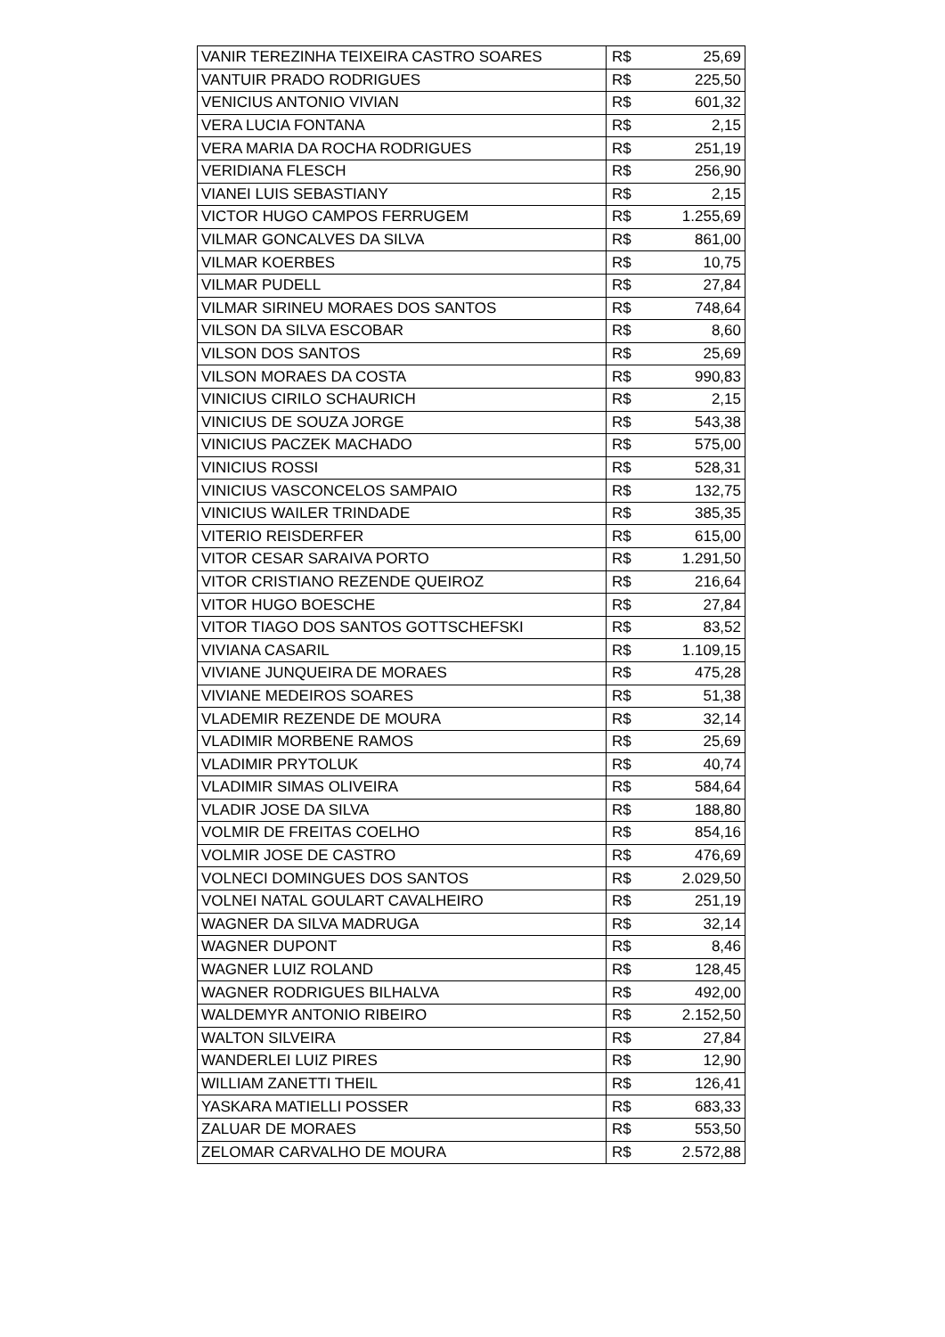| VANIR TEREZINHA TEIXEIRA CASTRO SOARES | R$ | 25,69 |
| VANTUIR PRADO RODRIGUES | R$ | 225,50 |
| VENICIUS ANTONIO VIVIAN | R$ | 601,32 |
| VERA LUCIA FONTANA | R$ | 2,15 |
| VERA MARIA DA ROCHA RODRIGUES | R$ | 251,19 |
| VERIDIANA FLESCH | R$ | 256,90 |
| VIANEI LUIS SEBASTIANY | R$ | 2,15 |
| VICTOR HUGO CAMPOS FERRUGEM | R$ | 1.255,69 |
| VILMAR GONCALVES DA SILVA | R$ | 861,00 |
| VILMAR KOERBES | R$ | 10,75 |
| VILMAR PUDELL | R$ | 27,84 |
| VILMAR SIRINEU MORAES DOS SANTOS | R$ | 748,64 |
| VILSON DA SILVA ESCOBAR | R$ | 8,60 |
| VILSON DOS SANTOS | R$ | 25,69 |
| VILSON MORAES DA COSTA | R$ | 990,83 |
| VINICIUS CIRILO SCHAURICH | R$ | 2,15 |
| VINICIUS DE SOUZA JORGE | R$ | 543,38 |
| VINICIUS PACZEK MACHADO | R$ | 575,00 |
| VINICIUS ROSSI | R$ | 528,31 |
| VINICIUS VASCONCELOS SAMPAIO | R$ | 132,75 |
| VINICIUS WAILER TRINDADE | R$ | 385,35 |
| VITERIO REISDERFER | R$ | 615,00 |
| VITOR CESAR SARAIVA PORTO | R$ | 1.291,50 |
| VITOR CRISTIANO REZENDE QUEIROZ | R$ | 216,64 |
| VITOR HUGO BOESCHE | R$ | 27,84 |
| VITOR TIAGO DOS SANTOS GOTTSCHEFSKI | R$ | 83,52 |
| VIVIANA CASARIL | R$ | 1.109,15 |
| VIVIANE JUNQUEIRA DE MORAES | R$ | 475,28 |
| VIVIANE MEDEIROS SOARES | R$ | 51,38 |
| VLADEMIR REZENDE DE MOURA | R$ | 32,14 |
| VLADIMIR MORBENE RAMOS | R$ | 25,69 |
| VLADIMIR PRYTOLUK | R$ | 40,74 |
| VLADIMIR SIMAS OLIVEIRA | R$ | 584,64 |
| VLADIR JOSE DA SILVA | R$ | 188,80 |
| VOLMIR DE FREITAS COELHO | R$ | 854,16 |
| VOLMIR JOSE DE CASTRO | R$ | 476,69 |
| VOLNECI DOMINGUES DOS SANTOS | R$ | 2.029,50 |
| VOLNEI NATAL GOULART CAVALHEIRO | R$ | 251,19 |
| WAGNER DA SILVA MADRUGA | R$ | 32,14 |
| WAGNER DUPONT | R$ | 8,46 |
| WAGNER LUIZ ROLAND | R$ | 128,45 |
| WAGNER RODRIGUES BILHALVA | R$ | 492,00 |
| WALDEMYR ANTONIO RIBEIRO | R$ | 2.152,50 |
| WALTON SILVEIRA | R$ | 27,84 |
| WANDERLEI LUIZ PIRES | R$ | 12,90 |
| WILLIAM ZANETTI THEIL | R$ | 126,41 |
| YASKARA MATIELLI POSSER | R$ | 683,33 |
| ZALUAR DE MORAES | R$ | 553,50 |
| ZELOMAR CARVALHO DE MOURA | R$ | 2.572,88 |